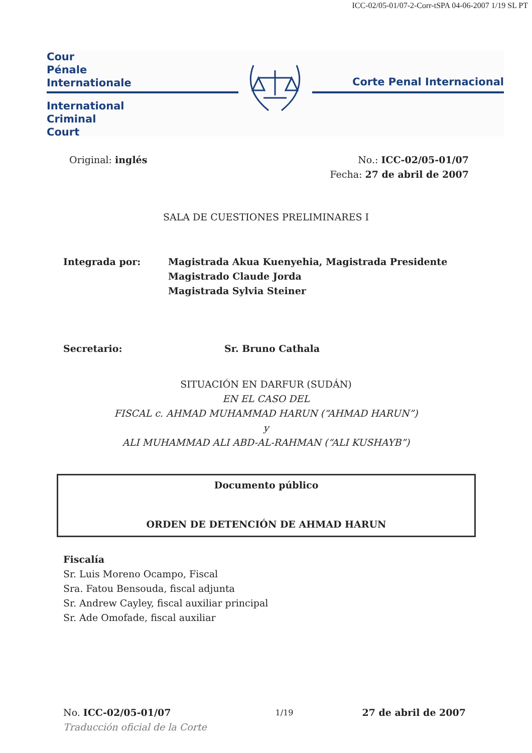ICC-02/05-01/07-2-Corr-tSPA 04-06-2007 1/19 SL PT
Cour
Pénale
Internationale
International
Criminal
Court
Corte Penal Internacional
Original: inglés No.: ICC-02/05-01/07
Fecha: 27 de abril de 2007
SALA DE CUESTIONES PRELIMINARES I
Integrada por: Magistrada Akua Kuenyehia, Magistrada Presidente
Magistrado Claude Jorda
Magistrada Sylvia Steiner
Secretario: Sr. Bruno Cathala
SITUACIÓN EN DARFUR (SUDÁN)
EN EL CASO DEL
FISCAL c. AHMAD MUHAMMAD HARUN (“AHMAD HARUN”)
y
ALI MUHAMMAD ALI ABD-AL-RAHMAN (“ALI KUSHAYB”)
Documento público
ORDEN DE DETENCIÓN DE AHMAD HARUN
Fiscalía
Sr. Luis Moreno Ocampo, Fiscal
Sra. Fatou Bensouda, fiscal adjunta
Sr. Andrew Cayley, fiscal auxiliar principal
Sr. Ade Omofade, fiscal auxiliar
No. ICC-02/05-01/07
Traducción oficial de la Corte
1/19
27 de abril de 2007